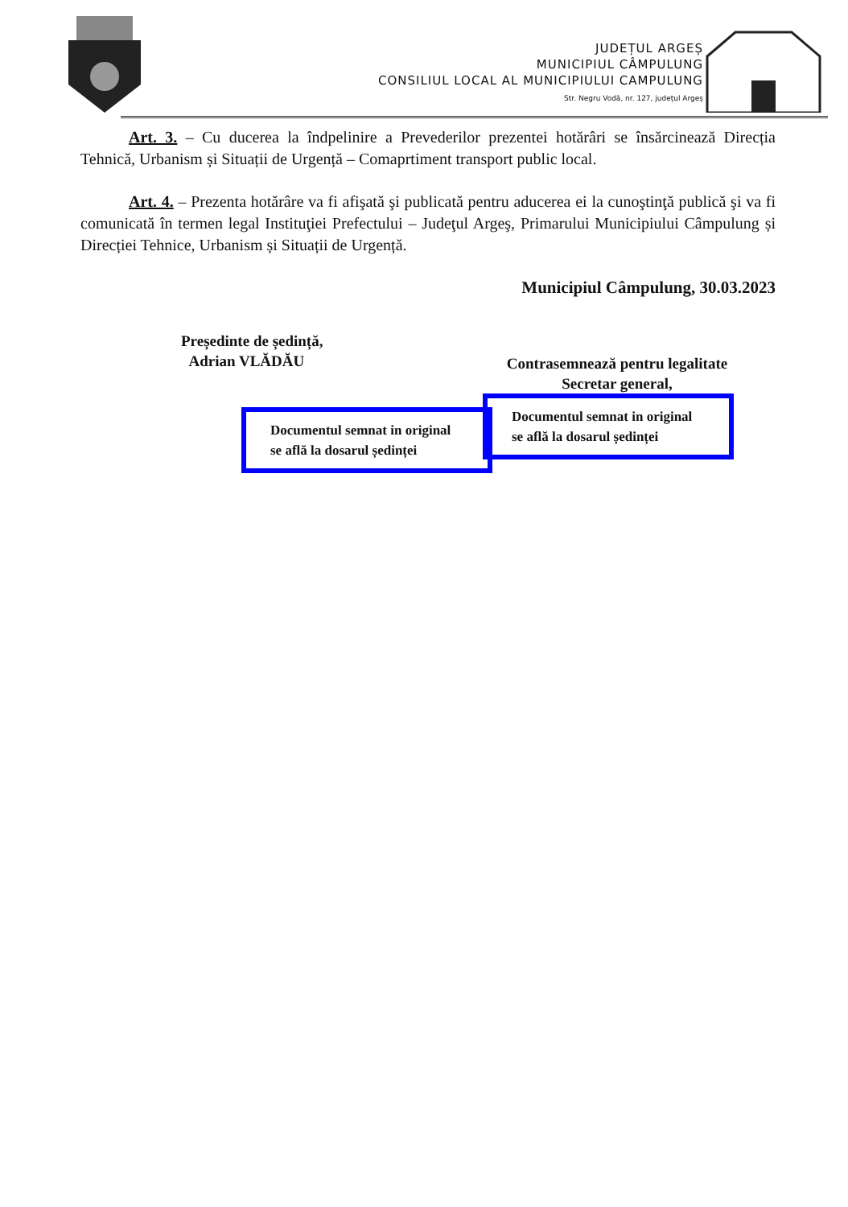JUDEȚUL ARGEȘ
MUNICIPIUL CÂMPULUNG
CONSILIUL LOCAL AL MUNICIPIULUI CAMPULUNG
Str. Negru Vodă, nr. 127, județul Argeș
Art. 3. – Cu ducerea la îndpelinire a Prevederilor prezentei hotărâri se însărcinează Direcția Tehnică, Urbanism și Situații de Urgență – Comaprtiment transport public local.
Art. 4. – Prezenta hotărâre va fi afişată şi publicată pentru aducerea ei la cunoştinţă publică şi va fi comunicată în termen legal Instituţiei Prefectului – Judeţul Argeş, Primarului Municipiului Câmpulung și Direcției Tehnice, Urbanism și Situații de Urgență.
Municipiul Câmpulung, 30.03.2023
Președinte de ședință,
Adrian VLĂDĂU
Documentul semnat in original se află la dosarul ședinței
Contrasemnează pentru legalitate
Secretar general,
Documentul semnat in original se află la dosarul ședinței